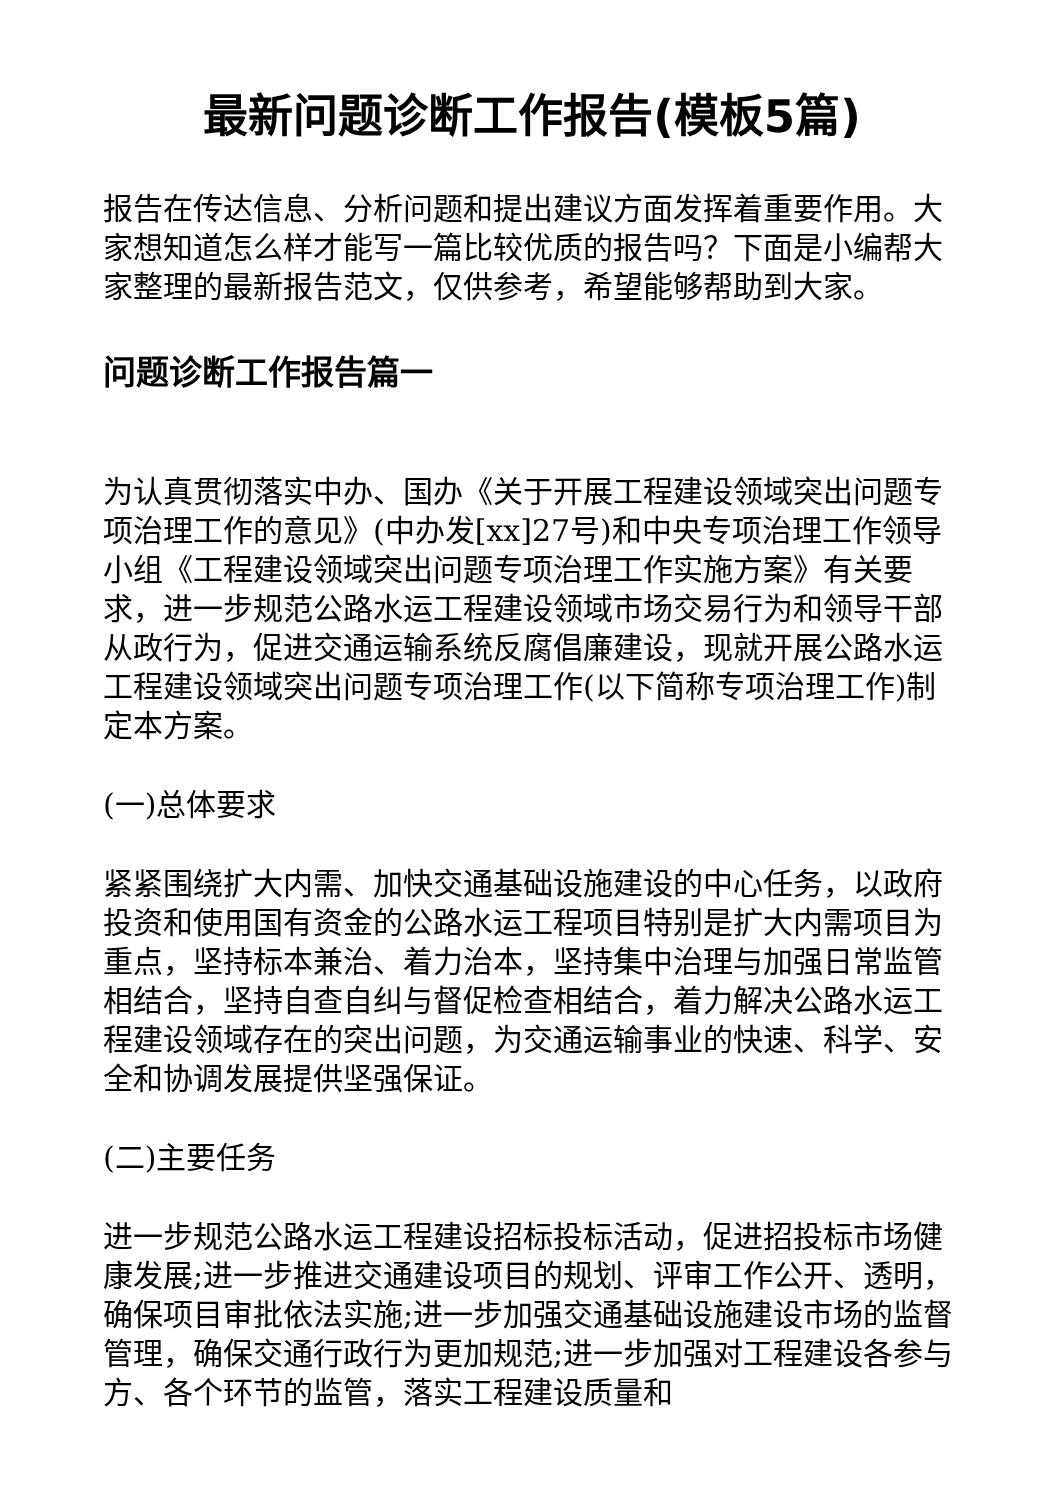最新问题诊断工作报告(模板5篇)
报告在传达信息、分析问题和提出建议方面发挥着重要作用。大家想知道怎么样才能写一篇比较优质的报告吗？下面是小编帮大家整理的最新报告范文，仅供参考，希望能够帮助到大家。
问题诊断工作报告篇一
为认真贯彻落实中办、国办《关于开展工程建设领域突出问题专项治理工作的意见》(中办发[xx]27号)和中央专项治理工作领导小组《工程建设领域突出问题专项治理工作实施方案》有关要求，进一步规范公路水运工程建设领域市场交易行为和领导干部从政行为，促进交通运输系统反腐倡廉建设，现就开展公路水运工程建设领域突出问题专项治理工作(以下简称专项治理工作)制定本方案。
(一)总体要求
紧紧围绕扩大内需、加快交通基础设施建设的中心任务，以政府投资和使用国有资金的公路水运工程项目特别是扩大内需项目为重点，坚持标本兼治、着力治本，坚持集中治理与加强日常监管相结合，坚持自查自纠与督促检查相结合，着力解决公路水运工程建设领域存在的突出问题，为交通运输事业的快速、科学、安全和协调发展提供坚强保证。
(二)主要任务
进一步规范公路水运工程建设招标投标活动，促进招投标市场健康发展;进一步推进交通建设项目的规划、评审工作公开、透明，确保项目审批依法实施;进一步加强交通基础设施建设市场的监督管理，确保交通行政行为更加规范;进一步加强对工程建设各参与方、各个环节的监管，落实工程建设质量和